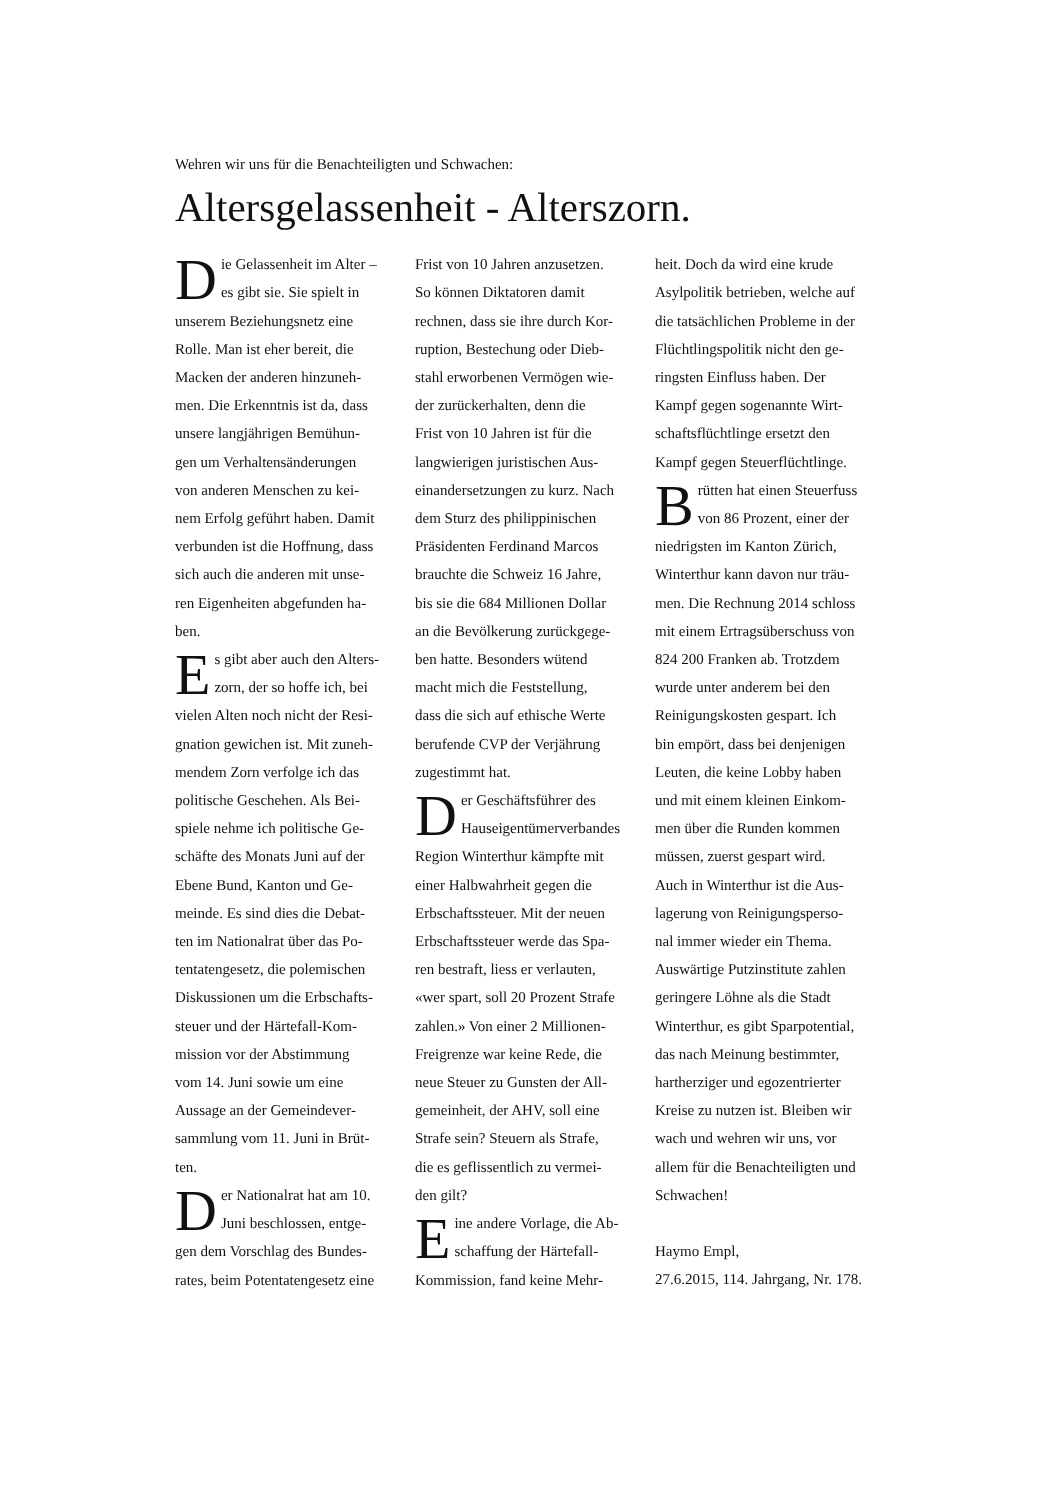Wehren wir uns für die Benachteiligten und Schwachen:
Altersgelassenheit - Alterszorn.
Die Gelassenheit im Alter –
es gibt sie. Sie spielt in
unserem Beziehungsnetz eine
Rolle. Man ist eher bereit, die
Macken der anderen hinzuneh-
men. Die Erkenntnis ist da, dass
unsere langjährigen Bemühun-
gen um Verhaltensänderungen
von anderen Menschen zu kei-
nem Erfolg geführt haben. Damit
verbunden ist die Hoffnung, dass
sich auch die anderen mit unse-
ren Eigenheiten abgefunden ha-
ben.
Es gibt aber auch den Alters-
zorn, der so hoffe ich, bei
vielen Alten noch nicht der Resi-
gnation gewichen ist. Mit zuneh-
mendem Zorn verfolge ich das
politische Geschehen. Als Bei-
spiele nehme ich politische Ge-
schäfte des Monats Juni auf der
Ebene Bund, Kanton und Ge-
meinde. Es sind dies die Debat-
ten im Nationalrat über das Po-
tentatengesetz, die polemischen
Diskussionen um die Erbschafts-
steuer und der Härtefall-Kom-
mission vor der Abstimmung
vom 14. Juni sowie um eine
Aussage an der Gemeindever-
sammlung vom 11. Juni in Brüt-
ten.
Der Nationalrat hat am 10.
Juni beschlossen, entge-
gen dem Vorschlag des Bundes-
rates, beim Potentatengesetz eine
Frist von 10 Jahren anzusetzen.
So können Diktatoren damit
rechnen, dass sie ihre durch Kor-
ruption, Bestechung oder Dieb-
stahl erworbenen Vermögen wie-
der zurückerhalten, denn die
Frist von 10 Jahren ist für die
langwierigen juristischen Aus-
einandersetzungen zu kurz. Nach
dem Sturz des philippinischen
Präsidenten Ferdinand Marcos
brauchte die Schweiz 16 Jahre,
bis sie die 684 Millionen Dollar
an die Bevölkerung zurückgege-
ben hatte. Besonders wütend
macht mich die Feststellung,
dass die sich auf ethische Werte
berufende CVP der Verjährung
zugestimmt hat.
Der Geschäftsführer des
Hauseigentümerverbandes
Region Winterthur kämpfte mit
einer Halbwahrheit gegen die
Erbschaftssteuer. Mit der neuen
Erbschaftssteuer werde das Spa-
ren bestraft, liess er verlauten,
«wer spart, soll 20 Prozent Strafe
zahlen.» Von einer 2 Millionen-
Freigrenze war keine Rede, die
neue Steuer zu Gunsten der All-
gemeinheit, der AHV, soll eine
Strafe sein? Steuern als Strafe,
die es geflissentlich zu vermei-
den gilt?
Eine andere Vorlage, die Ab-
schaffung der Härtefall-
Kommission, fand keine Mehr-
heit. Doch da wird eine krude
Asylpolitik betrieben, welche auf
die tatsächlichen Probleme in der
Flüchtlingspolitik nicht den ge-
ringsten Einfluss haben. Der
Kampf gegen sogenannte Wirt-
schaftsflüchtlinge ersetzt den
Kampf gegen Steuerflüchtlinge.
Brütten hat einen Steuerfuss
von 86 Prozent, einer der
niedrigsten im Kanton Zürich,
Winterthur kann davon nur träu-
men. Die Rechnung 2014 schloss
mit einem Ertragsüberschuss von
824 200 Franken ab. Trotzdem
wurde unter anderem bei den
Reinigungskosten gespart. Ich
bin empört, dass bei denjenigen
Leuten, die keine Lobby haben
und mit einem kleinen Einkom-
men über die Runden kommen
müssen, zuerst gespart wird.
Auch in Winterthur ist die Aus-
lagerung von Reinigungsperso-
nal immer wieder ein Thema.
Auswärtige Putzinstitute zahlen
geringere Löhne als die Stadt
Winterthur, es gibt Sparpotential,
das nach Meinung bestimmter,
hartherziger und egozentrierter
Kreise zu nutzen ist. Bleiben wir
wach und wehren wir uns, vor
allem für die Benachteiligten und
Schwachen!
Haymo Empl,
27.6.2015, 114. Jahrgang, Nr. 178.